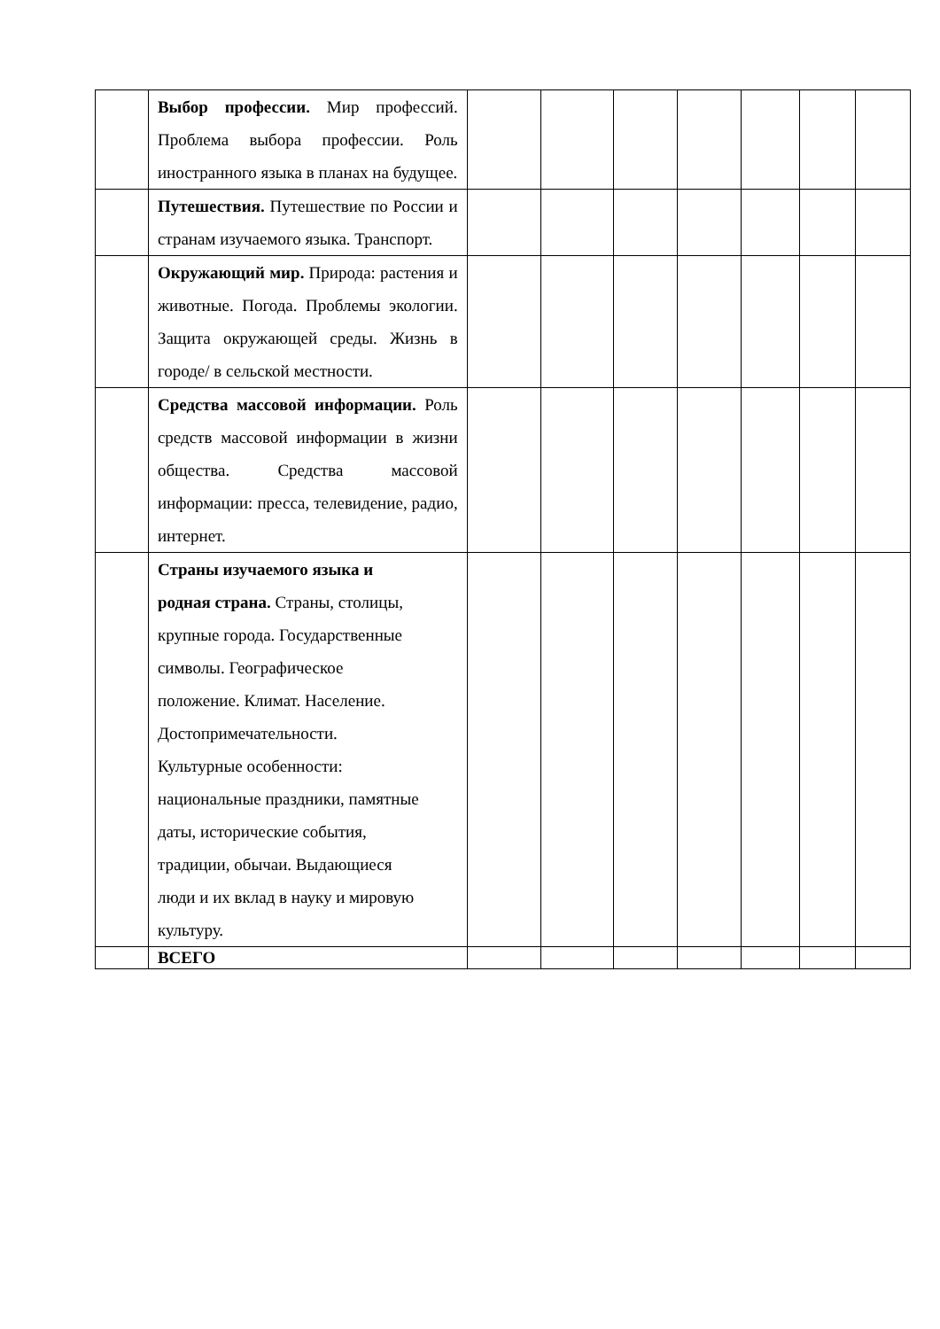| | Выбор профессии. Мир профессий. Проблема выбора профессии. Роль иностранного языка в планах на будущее. | | | | | | | |
| | Путешествия. Путешествие по России и странам изучаемого языка. Транспорт. | | | | | | | |
| | Окружающий мир. Природа: растения и животные. Погода. Проблемы экологии. Защита окружающей среды. Жизнь в городе/ в сельской местности. | | | | | | | |
| | Средства массовой информации. Роль средств массовой информации в жизни общества. Средства массовой информации: пресса, телевидение, радио, интернет. | | | | | | | |
| | Страны изучаемого языка и родная страна. Страны, столицы, крупные города. Государственные символы. Географическое положение. Климат. Население. Достопримечательности. Культурные особенности: национальные праздники, памятные даты, исторические события, традиции, обычаи. Выдающиеся люди и их вклад в науку и мировую культуру. | | | | | | | |
| | ВСЕГО | | | | | | | |